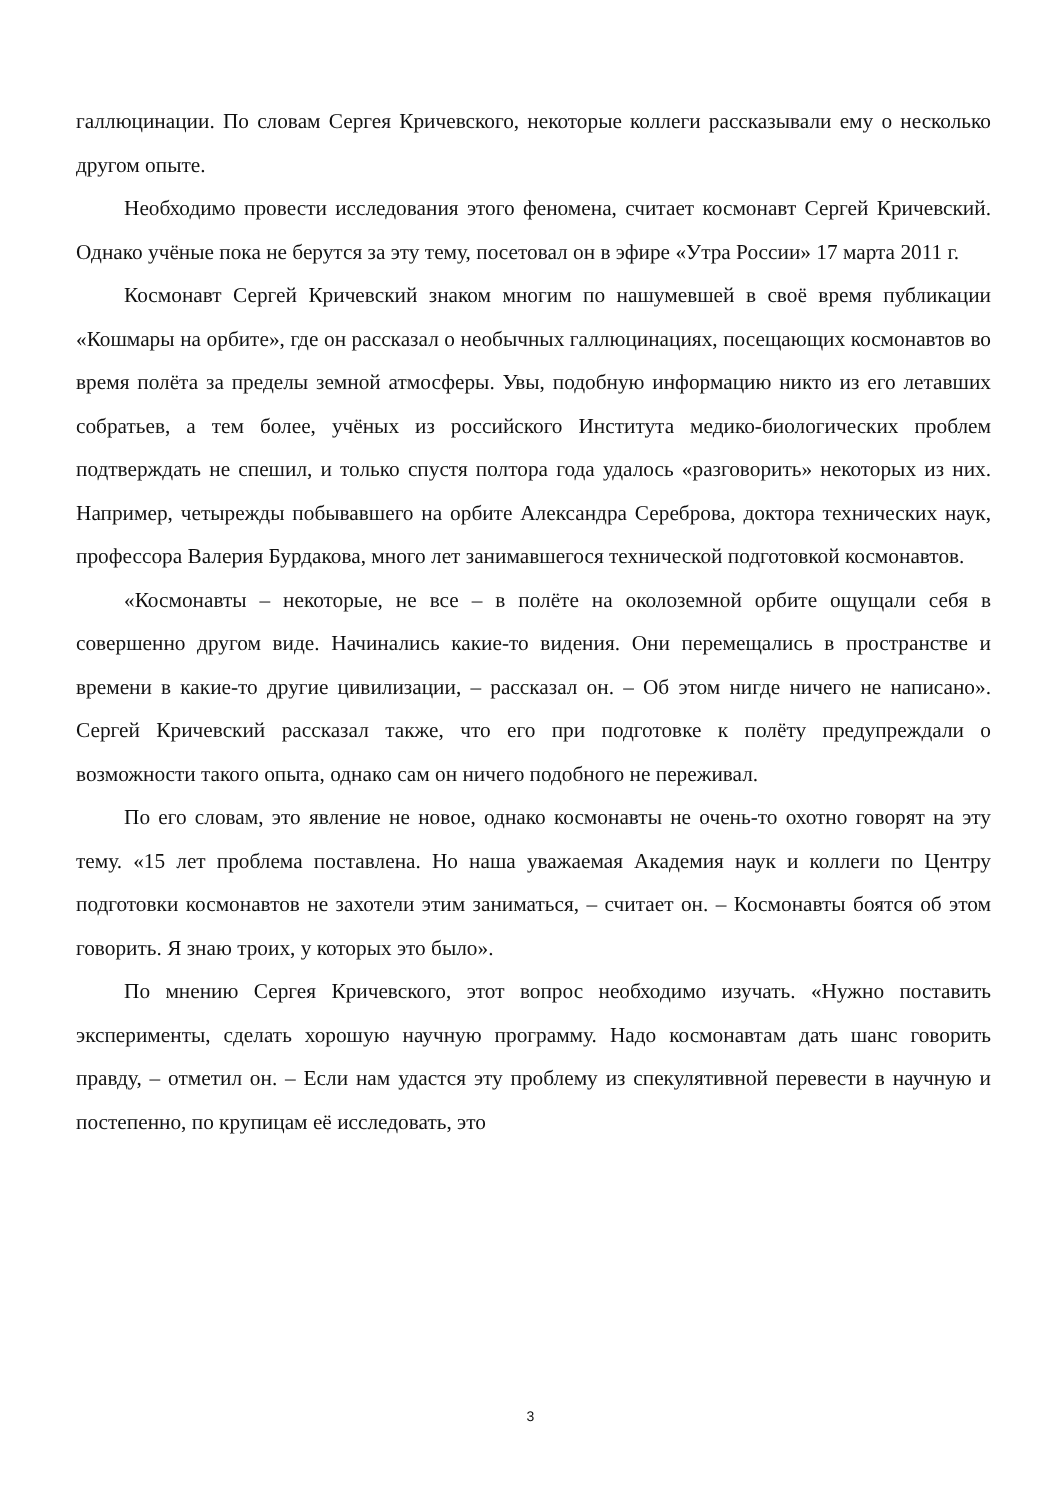галлюцинации. По словам Сергея Кричевского, некоторые коллеги рассказывали ему о несколько другом опыте.
Необходимо провести исследования этого феномена, считает космонавт Сергей Кричевский. Однако учёные пока не берутся за эту тему, посетовал он в эфире «Утра России» 17 марта 2011 г.
Космонавт Сергей Кричевский знаком многим по нашумевшей в своё время публикации «Кошмары на орбите», где он рассказал о необычных галлюцинациях, посещающих космонавтов во время полёта за пределы земной атмосферы. Увы, подобную информацию никто из его летавших собратьев, а тем более, учёных из российского Института медико-биологических проблем подтверждать не спешил, и только спустя полтора года удалось «разговорить» некоторых из них. Например, четырежды побывавшего на орбите Александра Сереброва, доктора технических наук, профессора Валерия Бурдакова, много лет занимавшегося технической подготовкой космонавтов.
«Космонавты – некоторые, не все – в полёте на околоземной орбите ощущали себя в совершенно другом виде. Начинались какие-то видения. Они перемещались в пространстве и времени в какие-то другие цивилизации, – рассказал он. – Об этом нигде ничего не написано». Сергей Кричевский рассказал также, что его при подготовке к полёту предупреждали о возможности такого опыта, однако сам он ничего подобного не переживал.
По его словам, это явление не новое, однако космонавты не очень-то охотно говорят на эту тему. «15 лет проблема поставлена. Но наша уважаемая Академия наук и коллеги по Центру подготовки космонавтов не захотели этим заниматься, – считает он. – Космонавты боятся об этом говорить. Я знаю троих, у которых это было».
По мнению Сергея Кричевского, этот вопрос необходимо изучать. «Нужно поставить эксперименты, сделать хорошую научную программу. Надо космонавтам дать шанс говорить правду, – отметил он. – Если нам удастся эту проблему из спекулятивной перевести в научную и постепенно, по крупицам её исследовать, это
3